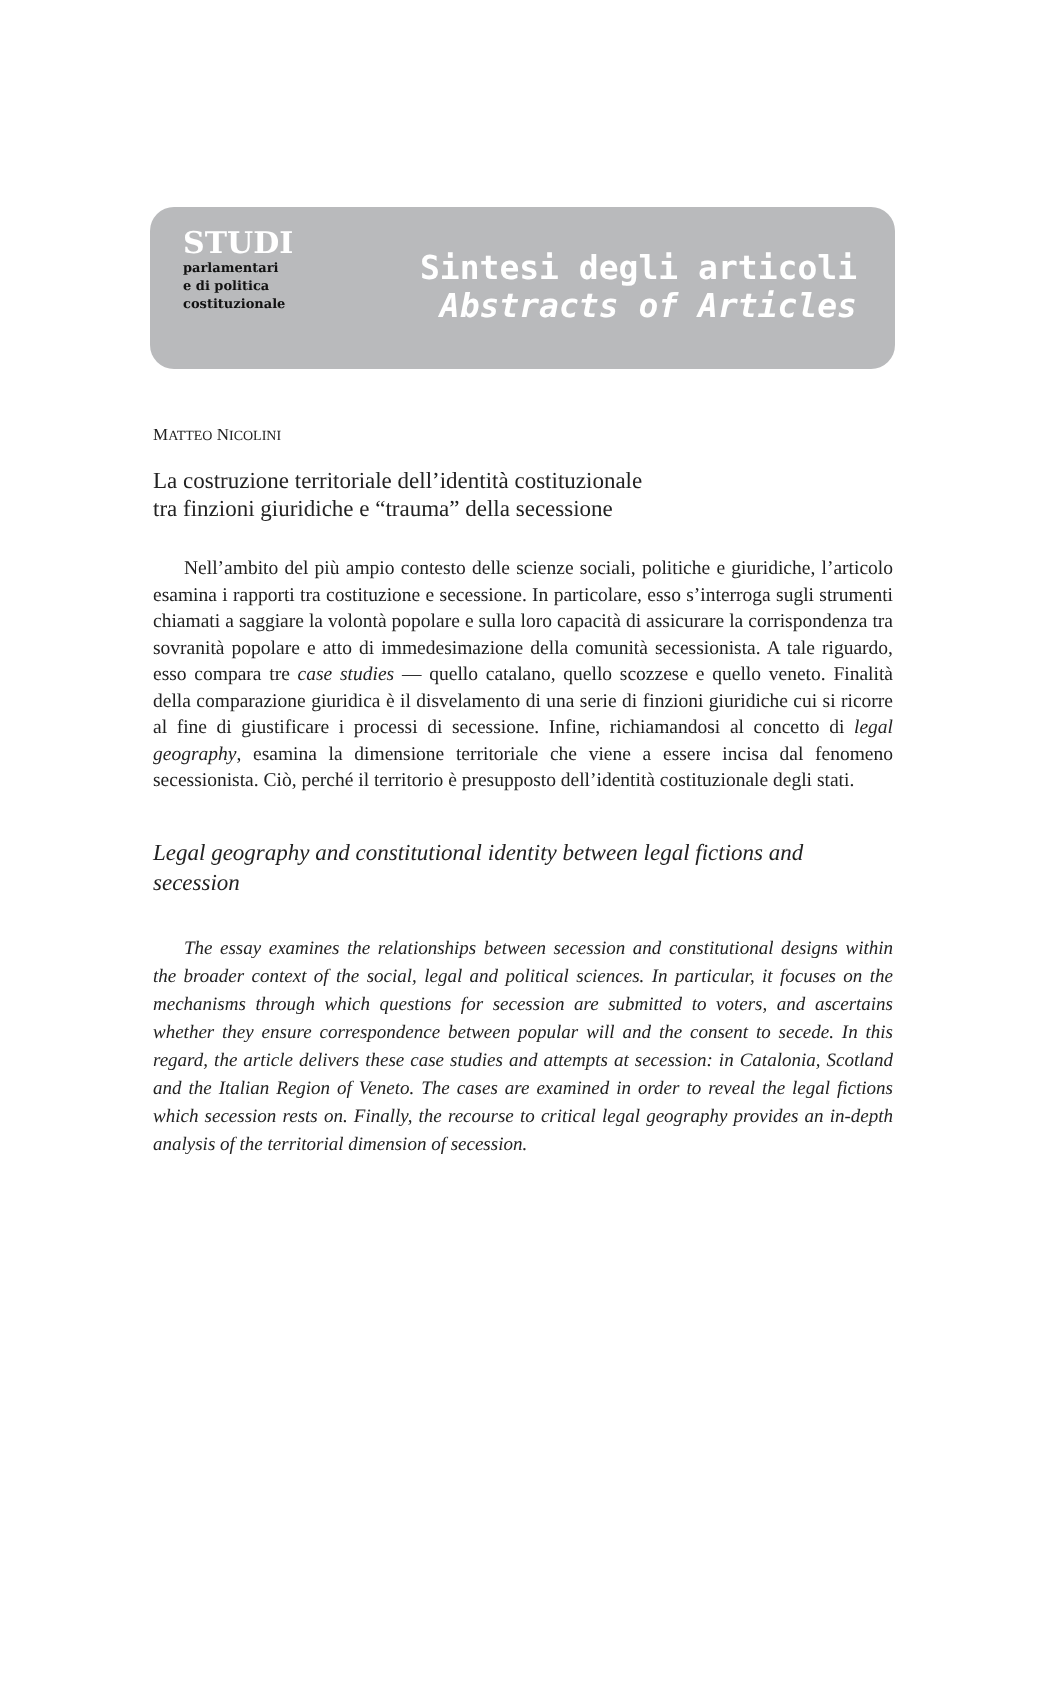STUDI
parlamentari
e di politica
costituzionale
Sintesi degli articoli
Abstracts of Articles
MATTEO NICOLINI
La costruzione territoriale dell’identità costituzionale
tra finzioni giuridiche e “trauma” della secessione
Nell’ambito del più ampio contesto delle scienze sociali, politiche e giuridiche, l’articolo esamina i rapporti tra costituzione e secessione. In particolare, esso s’interroga sugli strumenti chiamati a saggiare la volontà popolare e sulla loro capacità di assicurare la corrispondenza tra sovranità popolare e atto di immedesimazione della comunità secessionista. A tale riguardo, esso compara tre case studies — quello catalano, quello scozzese e quello veneto. Finalità della comparazione giuridica è il disvelamento di una serie di finzioni giuridiche cui si ricorre al fine di giustificare i processi di secessione. Infine, richiamandosi al concetto di legal geography, esamina la dimensione territoriale che viene a essere incisa dal fenomeno secessionista. Ciò, perché il territorio è presupposto dell’identità costituzionale degli stati.
Legal geography and constitutional identity between legal fictions and secession
The essay examines the relationships between secession and constitutional designs within the broader context of the social, legal and political sciences. In particular, it focuses on the mechanisms through which questions for secession are submitted to voters, and ascertains whether they ensure correspondence between popular will and the consent to secede. In this regard, the article delivers these case studies and attempts at secession: in Catalonia, Scotland and the Italian Region of Veneto. The cases are examined in order to reveal the legal fictions which secession rests on. Finally, the recourse to critical legal geography provides an in-depth analysis of the territorial dimension of secession.